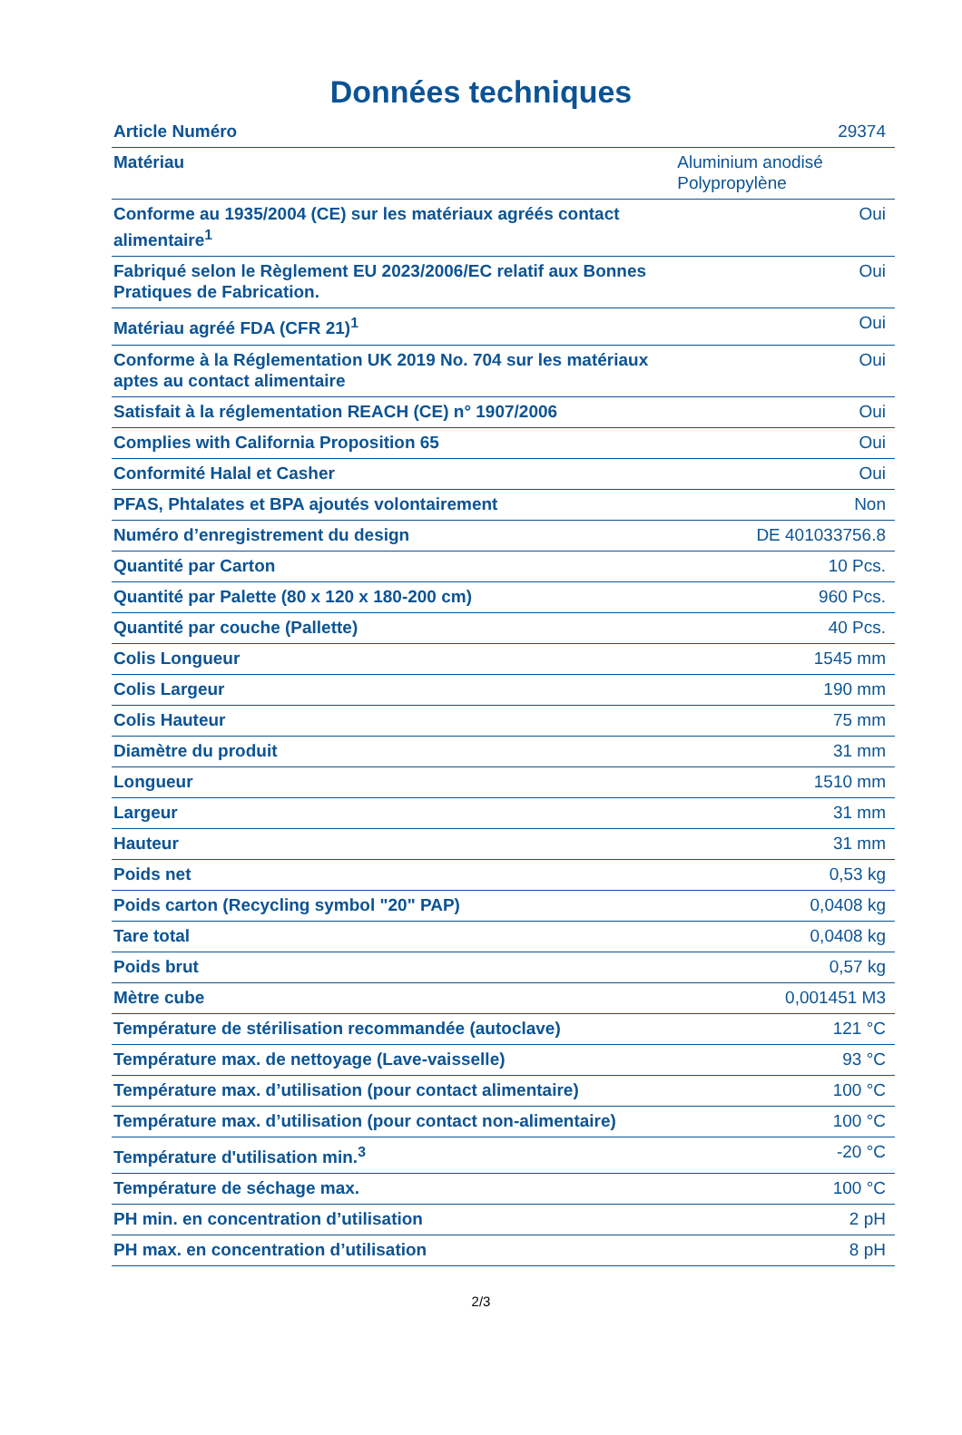Données techniques
| Article Numéro | 29374 |
| Matériau | Aluminium anodisé Polypropylène |
| Conforme au 1935/2004 (CE) sur les matériaux agréés contact alimentaire<sup>1</sup> | Oui |
| Fabriqué selon le Règlement EU 2023/2006/EC relatif aux Bonnes Pratiques de Fabrication. | Oui |
| Matériau agréé FDA (CFR 21)<sup>1</sup> | Oui |
| Conforme à la Réglementation UK 2019 No. 704 sur les matériaux aptes au contact alimentaire | Oui |
| Satisfait à la réglementation REACH (CE) n° 1907/2006 | Oui |
| Complies with California Proposition 65 | Oui |
| Conformité Halal et Casher | Oui |
| PFAS, Phtalates et BPA ajoutés volontairement | Non |
| Numéro d’enregistrement du design | DE 401033756.8 |
| Quantité par Carton | 10 Pcs. |
| Quantité par Palette (80 x 120 x 180-200 cm) | 960 Pcs. |
| Quantité par couche (Pallette) | 40 Pcs. |
| Colis Longueur | 1545 mm |
| Colis Largeur | 190 mm |
| Colis Hauteur | 75 mm |
| Diamètre du produit | 31 mm |
| Longueur | 1510 mm |
| Largeur | 31 mm |
| Hauteur | 31 mm |
| Poids net | 0,53 kg |
| Poids carton (Recycling symbol "20" PAP) | 0,0408 kg |
| Tare total | 0,0408 kg |
| Poids brut | 0,57 kg |
| Mètre cube | 0,001451 M3 |
| Température de stérilisation recommandée (autoclave) | 121 °C |
| Température max. de nettoyage (Lave-vaisselle) | 93 °C |
| Température max. d’utilisation (pour contact alimentaire) | 100 °C |
| Température max. d’utilisation (pour contact non-alimentaire) | 100 °C |
| Température d'utilisation min.<sup>3</sup> | -20 °C |
| Température de séchage max. | 100 °C |
| PH min. en concentration d’utilisation | 2 pH |
| PH max. en concentration d’utilisation | 8 pH |
2/3